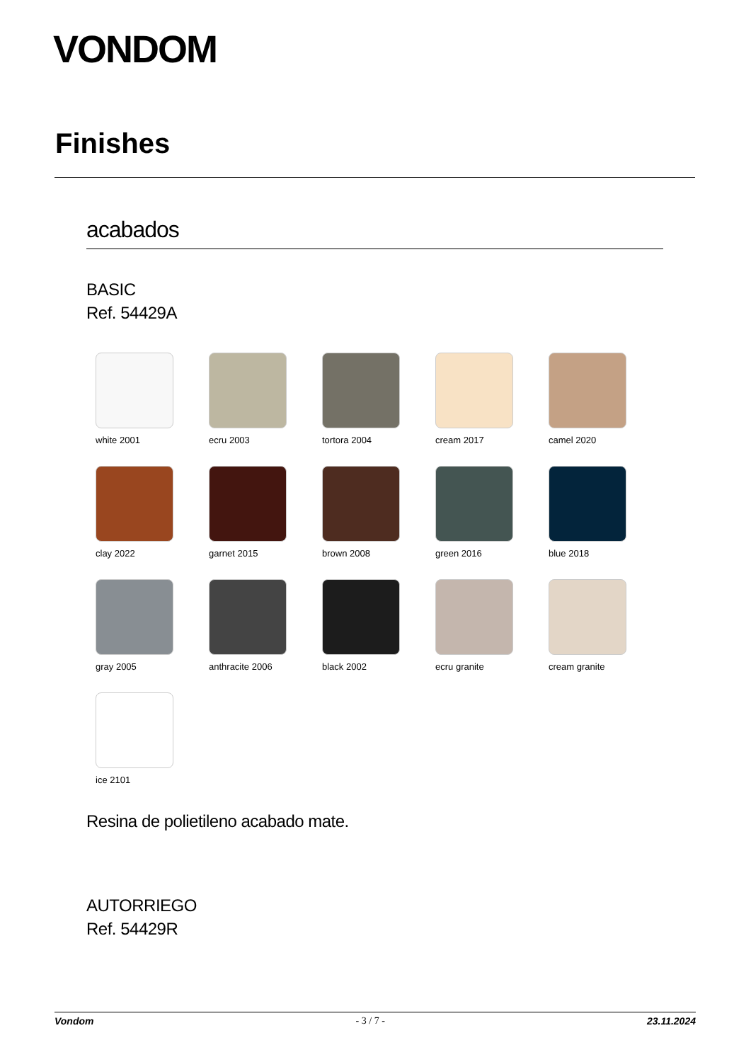VONDOM
Finishes
acabados
BASIC
Ref. 54429A
white 2001
ecru 2003
tortora 2004
cream 2017
camel 2020
clay 2022
garnet 2015
brown 2008
green 2016
blue 2018
gray 2005
anthracite 2006
black 2002
ecru granite
cream granite
ice 2101
Resina de polietileno acabado mate.
AUTORRIEGO
Ref. 54429R
Vondom - 3 / 7 - 23.11.2024